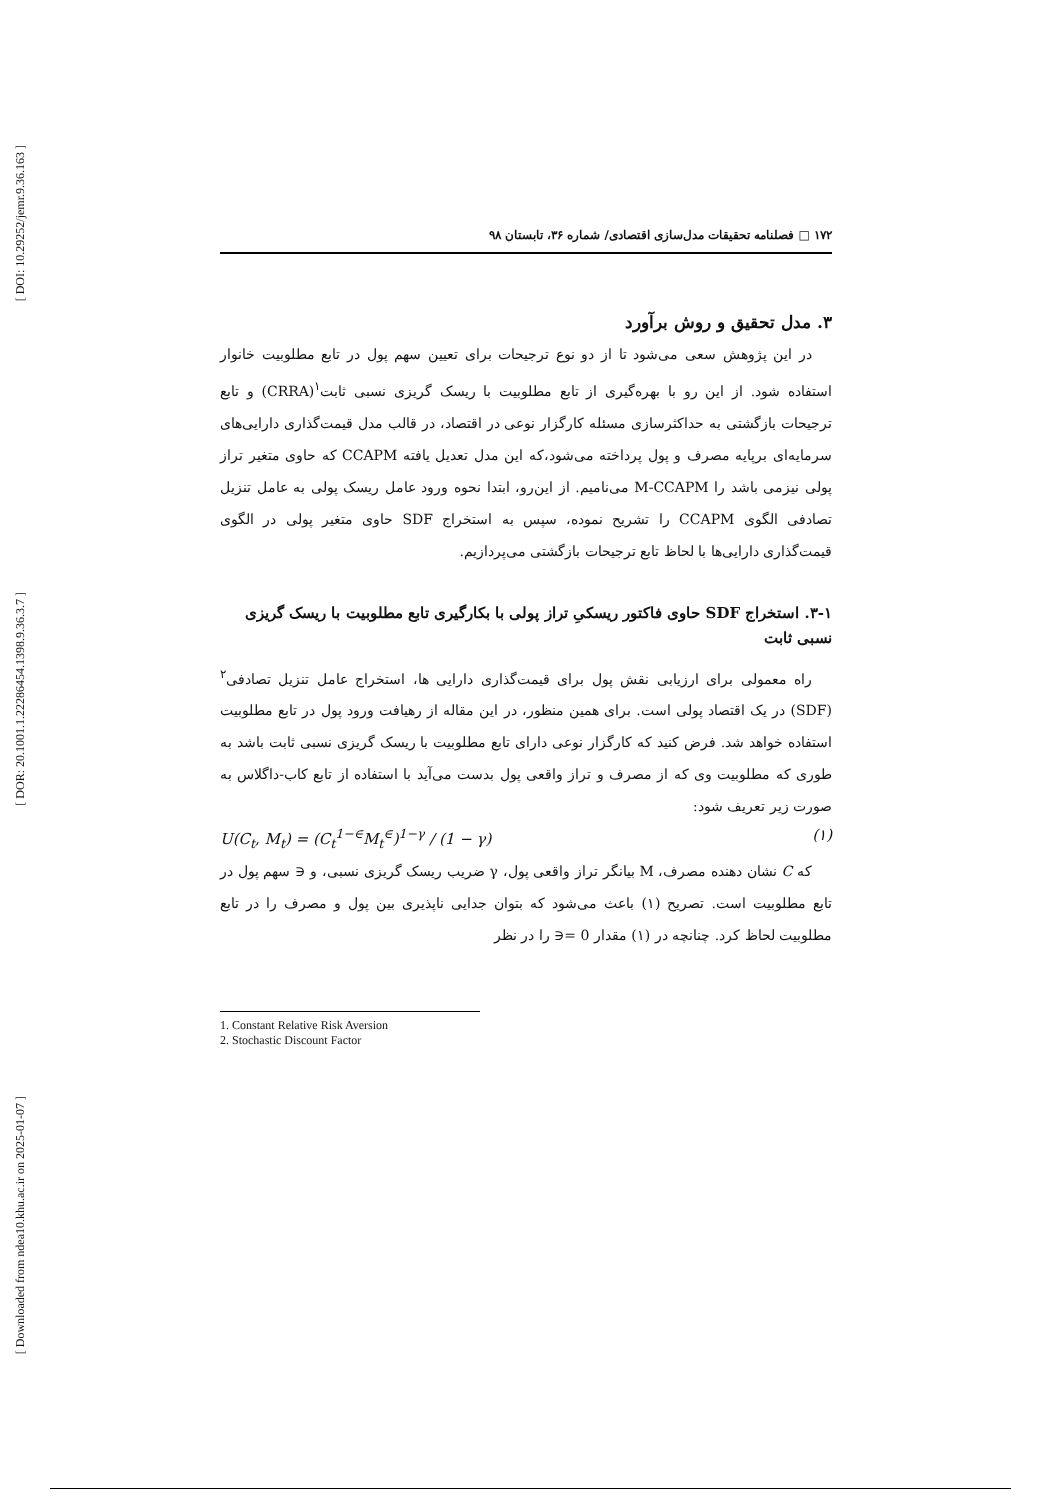[ DOI: 10.29252/jemr.9.36.163 ]
[ DOR: 20.1001.1.22286454.1398.9.36.3.7 ]
[ Downloaded from ndea10.khu.ac.ir on 2025-01-07 ]
۱۷۲ □ فصلنامه تحقیقات مدل‌سازی اقتصادی/ شماره ۳۶، تابستان ۹۸
۳. مدل تحقیق و روش برآورد
در این پژوهش سعی می‌شود تا از دو نوع ترجیحات برای تعیین سهم پول در تابع مطلوبیت خانوار استفاده شود. از این رو با بهره‌گیری از تابع مطلوبیت با ریسک گریزی نسبی ثابت<sup>۱</sup>(CRRA) و تابع ترجیحات بازگشتی به حداکثرسازی مسئله کارگزار نوعی در اقتصاد، در قالب مدل قیمت‌گذاری دارایی‌های سرمایه‌ای برپایه مصرف و پول پرداخته می‌شود،که این مدل تعدیل یافته CCAPM که حاوی متغیر تراز پولی نیزمی باشد را M-CCAPM می‌نامیم. از این‌رو، ابتدا نحوه ورود عامل ریسک پولی به عامل تنزیل تصادفی الگوی CCAPM را تشریح نموده، سپس به استخراج SDF حاوی متغیر پولی در الگوی قیمت‌گذاری دارایی‌ها با لحاظ تابع ترجیحات بازگشتی می‌پردازیم.
۳-۱. استخراج SDF حاوی فاکتور ریسکیِ تراز پولی با بکارگیری تابع مطلوبیت با ریسک گریزی نسبی ثابت
راه معمولی برای ارزیابی نقش پول برای قیمت‌گذاری دارایی ها، استخراج عامل تنزیل تصادفی<sup>۲</sup> (SDF) در یک اقتصاد پولی است. برای همین منظور، در این مقاله از رهیافت ورود پول در تابع مطلوبیت استفاده خواهد شد. فرض کنید که کارگزار نوعی دارای تابع مطلوبیت با ریسک گریزی نسبی ثابت باشد به طوری که مطلوبیت وی که از مصرف و تراز واقعی پول بدست می‌آید با استفاده از تابع کاب-داگلاس به صورت زیر تعریف شود:
U(C<sub>t</sub>, M<sub>t</sub>) = (C<sub>t</sub><sup>1−∈</sup>M<sub>t</sub><sup>∈</sup>)<sup>1−γ</sup> / (1 − γ) (۱)
که C نشان دهنده مصرف، M بیانگر تراز واقعی پول، γ ضریب ریسک گریزی نسبی، و ∈ سهم پول در تابع مطلوبیت است. تصریح (۱) باعث می‌شود که بتوان جدایی ناپذیری بین پول و مصرف را در تابع مطلوبیت لحاظ کرد. چنانچه در (۱) مقدار 0 =∈ را در نظر
1. Constant Relative Risk Aversion
2. Stochastic Discount Factor